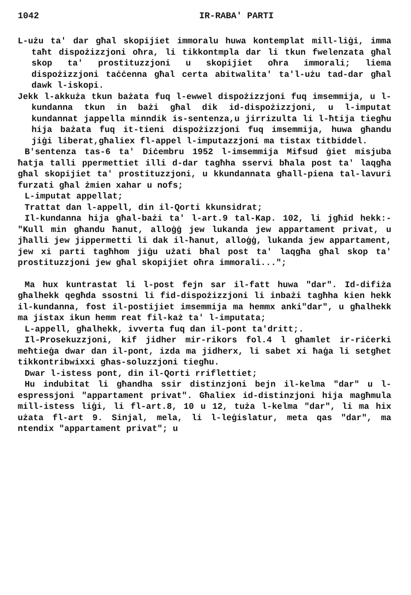1042 IR-RABA' PARTI
L-użu ta' dar għal skopijiet immoralu huwa kontemplat mill-liġi, imma taħt dispożizzjoni oħra, li tikkontmpla dar li tkun fwelenzata għal skop ta' prostituzzjoni u skopijiet oħra immorali; liema dispożizzjoni taċċenna għal certa abitwalita' ta'l-użu tad-dar għal dawk l-iskopi.
Jekk l-akkuża tkun bażata fuq l-ewwel dispożizzjoni fuq imsemmija, u l-kundanna tkun in bażi għal dik id-dispożizzjoni, u l-imputat kundannat jappella minndik is-sentenza,u jirrizulta li l-ħtija tiegħu hija bażata fuq it-tieni dispożizzjoni fuq imsemmija, huwa għandu jiġi liberat,għaliex fl-appel l-imputazzjoni ma tistax titbiddel.
B'sentenza tas-6 ta' Diċembru 1952 l-imsemmija Mifsud ġiet misjuba ħatja talli ppermettiet illi d-dar tagħha sservi bħala post ta' laqgħa għal skopijiet ta' prostituzzjoni, u kkundannata għall-piena tal-lavuri furzati għal żmien xahar u nofs;
L-imputat appellat;
Trattat dan l-appell, din il-Qorti kkunsidrat;
Il-kundanna hija għal-bażi ta' l-art.9 tal-Kap. 102, li jgħid hekk:- "Kull min għandu ħanut, alloġġ jew lukanda jew appartament privat, u jħalli jew jippermetti li dak il-ħanut, alloġġ, lukanda jew appartament, jew xi parti tagħhom jiġu użati bħal post ta' laqgħa għal skop ta' prostituzzjoni jew għal skopijiet oħra immorali...";
Ma hux kuntrastat li l-post fejn sar il-fatt huwa "dar". Id-difiża għalhekk qegħda ssostni li fid-dispożizzjoni li inbażi tagħha kien hekk il-kundanna, fost il-postijiet imsemmija ma hemmx anki"dar", u għalhekk ma jistax ikun hemm reat fil-każ ta' l-imputata;
L-appell, għalhekk, ivverta fuq dan il-pont ta'dritt;.
Il-Prosekuzzjoni, kif jidher mir-rikors fol.4 l għamlet ir-riċerki meħtieġa dwar dan il-pont, izda ma jidherx, li sabet xi ħaġa li setgħet tikkontribwixxi għas-soluzzjoni tiegħu.
Dwar l-istess pont, din il-Qorti rriflettiet;
Hu indubitat li għandha ssir distinzjoni bejn il-kelma "dar" u l-espressjoni "appartament privat". Għaliex id-distinzjoni hija magħmula mill-istess liġi, li fl-art.8, 10 u 12, tuża l-kelma "dar", li ma hix użata fl-art 9. Sinjal, mela, li l-leġislatur, meta qas "dar", ma ntendix "appartament privat"; u